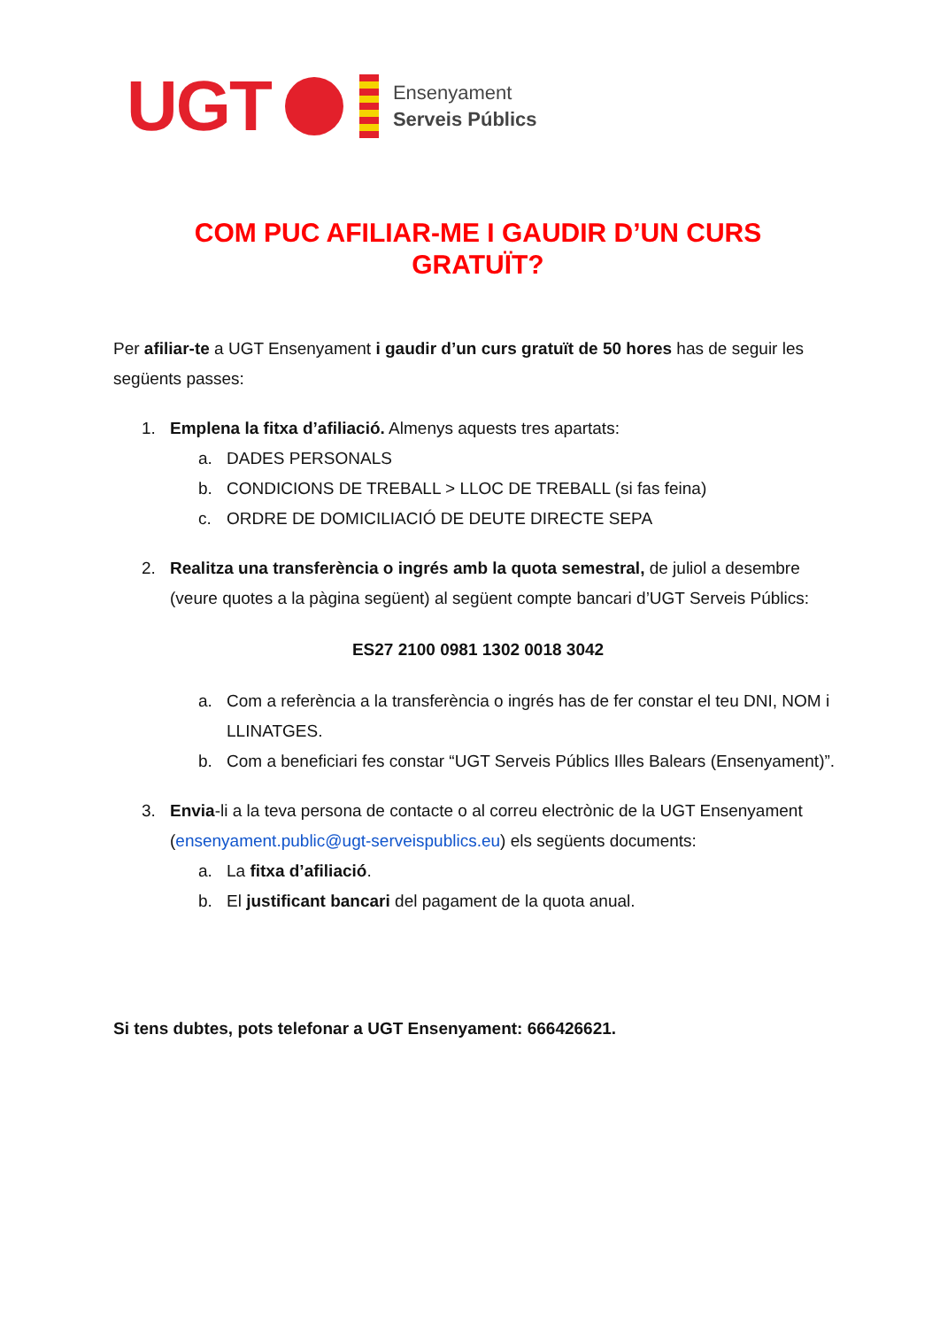UGT
Ensenyament
Serveis Públics
COM PUC AFILIAR-ME I GAUDIR D’UN CURS
GRATUÏT?
Per afiliar-te a UGT Ensenyament i gaudir d’un curs gratuït de 50 hores has de seguir les següents passes:
1. Emplena la fitxa d’afiliació. Almenys aquests tres apartats:
a. DADES PERSONALS
b. CONDICIONS DE TREBALL > LLOC DE TREBALL (si fas feina)
c. ORDRE DE DOMICILIACIÓ DE DEUTE DIRECTE SEPA
2. Realitza una transferència o ingrés amb la quota semestral, de juliol a desembre (veure quotes a la pàgina següent) al següent compte bancari d’UGT Serveis Públics:
ES27 2100 0981 1302 0018 3042
a. Com a referència a la transferència o ingrés has de fer constar el teu DNI, NOM i LLINATGES.
b. Com a beneficiari fes constar “UGT Serveis Públics Illes Balears (Ensenyament)”.
3. Envia-li a la teva persona de contacte o al correu electrònic de la UGT Ensenyament (ensenyament.public@ugt-serveispublics.eu) els següents documents:
a. La fitxa d’afiliació.
b. El justificant bancari del pagament de la quota anual.
Si tens dubtes, pots telefonar a UGT Ensenyament: 666426621.